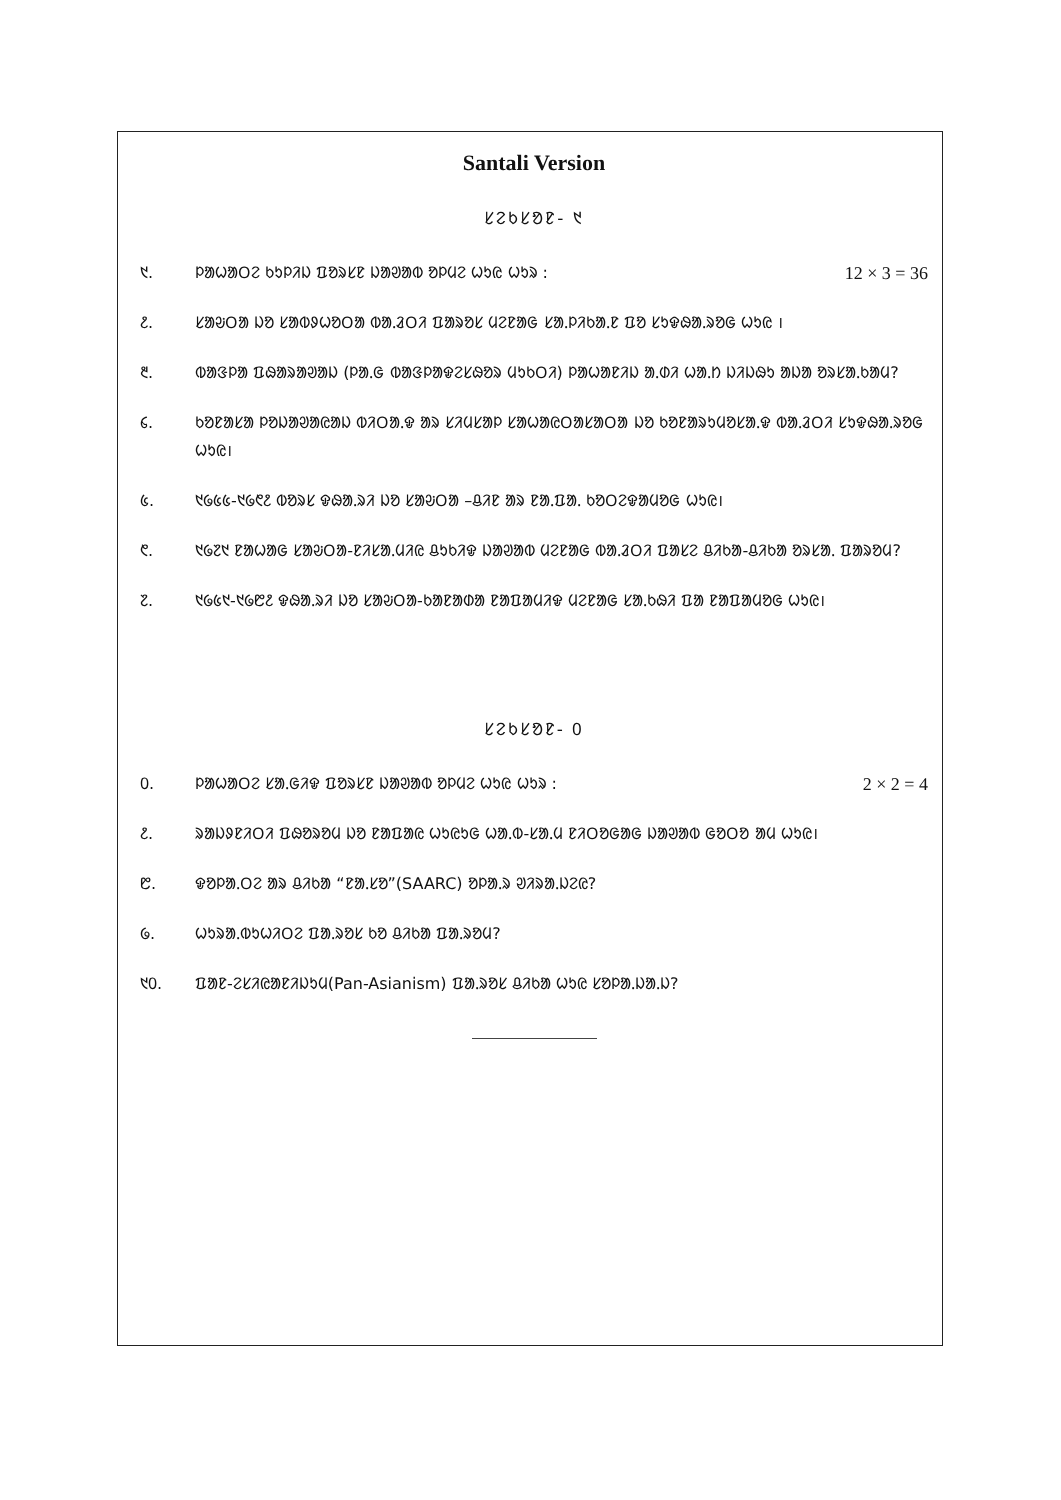Santali Version
ᱥᱮᱠᱥᱚᱱ- ᱑
᱑. ᱞᱟᱦᱟᱛᱮ ᱠᱩᱞᱤᱡ ᱯᱚᱨᱥᱱ ᱡᱟᱣᱟᱵ ᱚᱞᱢᱮ ᱦᱩᱭ ᱦᱩᱨ :
12 × 3 = 36
᱒. ᱥᱟᱶᱛᱟ ᱡᱚ ᱥᱟᱵᱽᱦᱚᱛᱟ ᱵᱟᱹᱲᱛᱤ ᱯᱟᱨᱚᱥ ᱢᱮᱱᱟᱜ ᱥᱟᱹᱞᱤᱠᱟᱹᱱ ᱯᱚ ᱥᱩᱫᱷᱟᱹᱨᱚᱜ ᱦᱩᱭ ।
᱓. ᱵᱟᱝᱞᱟ ᱯᱷᱟᱨᱟᱣᱟᱡ (ᱞᱟᱹᱜ ᱵᱟᱝᱞᱟᱫᱮᱥᱷᱚᱨ ᱢᱩᱠᱛᱤ) ᱞᱟᱦᱟᱱᱤᱡ ᱟᱹᱰᱤ ᱦᱟᱹᱴ ᱡᱤᱡᱷᱩ ᱟᱡᱟ ᱚᱨᱥᱟᱹᱠᱟᱢ?
᱔. ᱠᱚᱱᱟᱥᱟ ᱞᱚᱡᱟᱣᱟᱭᱟᱡ ᱵᱤᱛᱟᱹᱫ ᱟᱨ ᱥᱤᱢᱥᱟᱞ ᱥᱟᱦᱟᱭᱛᱟᱥᱟᱛᱟ ᱡᱚ ᱠᱚᱱᱟᱨᱩᱢᱚᱥᱟᱹᱫ ᱵᱟᱹᱲᱛᱤ ᱥᱩᱫᱷᱟᱹᱨᱚᱜ ᱦᱩᱭ।
᱕. ᱑᱙᱕᱕-᱑᱙᱖᱒ ᱵᱚᱨᱥ ᱫᱷᱟᱹᱨᱤ ᱡᱚ ᱥᱟᱶᱛᱟ –ᱪᱤᱱ ᱟᱨ ᱱᱟᱹᱯᱟᱹ ᱠᱚᱛᱮᱫᱟᱢᱚᱜ ᱦᱩᱭ।
᱖. ᱑᱙᱗᱑ ᱱᱟᱦᱟᱜ ᱥᱟᱶᱛᱟ-ᱱᱤᱥᱟᱹᱢᱤᱭ ᱪᱩᱠᱤᱫ ᱡᱟᱣᱟᱵ ᱢᱮᱱᱟᱜ ᱵᱟᱹᱲᱛᱤ ᱯᱟᱥᱮ ᱪᱤᱠᱟ-ᱪᱤᱠᱟ ᱚᱨᱥᱟᱹ ᱯᱟᱨᱚᱢ?
᱗. ᱑᱙᱕᱑-᱑᱙᱘᱒ ᱫᱷᱟᱹᱨᱤ ᱡᱚ ᱥᱟᱶᱛᱟ-ᱠᱟᱱᱟᱰᱟ ᱱᱟᱯᱟᱢᱤᱫ ᱢᱮᱱᱟᱜ ᱥᱟᱹᱠᱷᱤ ᱯᱟ ᱱᱟᱯᱟᱢᱚᱜ ᱦᱩᱭ।
ᱥᱮᱠᱥᱚᱱ- ᱐
᱐. ᱞᱟᱦᱟᱛᱮ ᱥᱟᱹᱜᱤᱫ ᱯᱚᱨᱥᱱ ᱡᱟᱣᱟᱵ ᱚᱞᱢᱮ ᱦᱩᱭ ᱦᱩᱨ :
2 × 2 = 4
᱒. ᱨᱟᱡᱽᱱᱤᱛᱤ ᱯᱷᱚᱨᱚᱢ ᱡᱚ ᱱᱟᱯᱟᱭ ᱦᱩᱭᱩᱜ ᱦᱟᱹᱵ-ᱥᱟᱹᱢ ᱱᱤᱛᱚᱜᱟᱜ ᱡᱟᱣᱟᱵ ᱜᱚᱛᱚ ᱟᱢ ᱦᱩᱭ।
᱘. ᱫᱚᱞᱟᱹᱛᱮ ᱟᱨ ᱪᱤᱠᱟ “ᱱᱟᱹᱥᱚ”(SAARC) ᱚᱞᱟᱹᱨ ᱣᱤᱨᱟᱹᱡᱮᱭ?
᱙. ᱦᱩᱨᱟᱹᱵᱩᱦᱤᱛᱮ ᱯᱟᱹᱨᱚᱥ ᱠᱚ ᱪᱤᱠᱟ ᱯᱟᱹᱨᱚᱢ?
᱑᱐. ᱯᱟᱱ-ᱮᱥᱤᱭᱟᱱᱤᱡᱩᱢ(Pan-Asianism) ᱯᱟᱹᱨᱚᱥ ᱪᱤᱠᱟ ᱦᱩᱭ ᱥᱚᱞᱟᱹᱡᱟᱹᱡ?